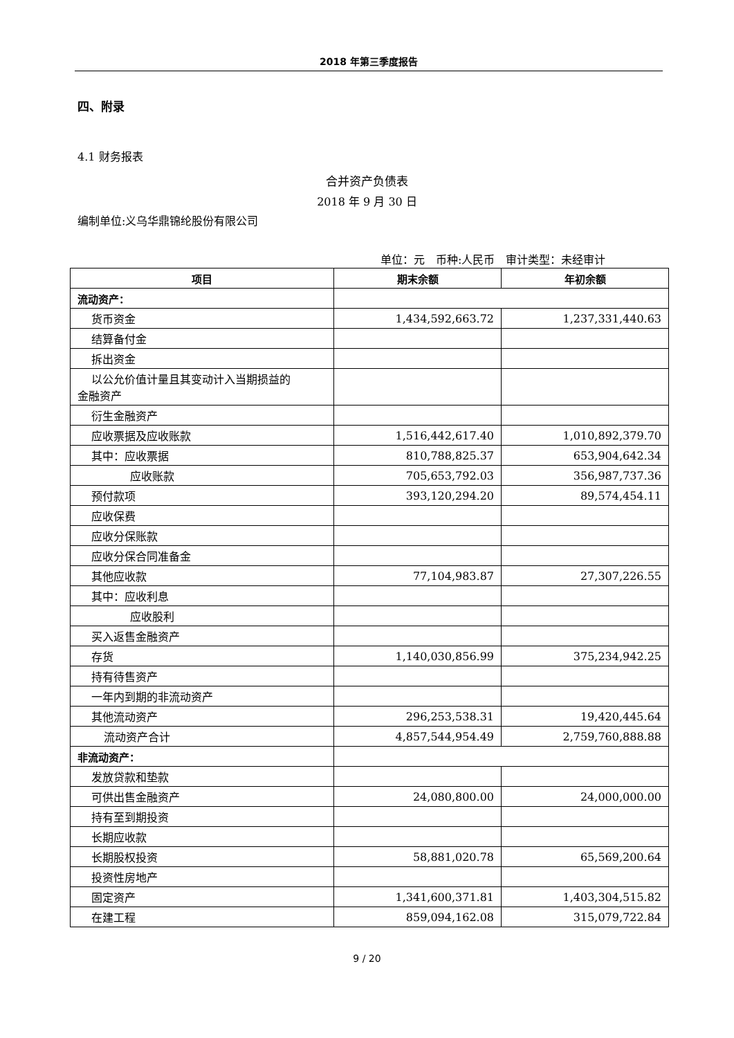2018 年第三季度报告
四、附录
4.1 财务报表
合并资产负债表
2018 年 9 月 30 日
编制单位:义乌华鼎锦纶股份有限公司
单位：元　币种:人民币　审计类型：未经审计
| 项目 | 期末余额 | 年初余额 |
| --- | --- | --- |
| 流动资产： | | |
| 货币资金 | 1,434,592,663.72 | 1,237,331,440.63 |
| 结算备付金 | | |
| 拆出资金 | | |
| 以公允价值计量且其变动计入当期损益的 金融资产 | | |
| 衍生金融资产 | | |
| 应收票据及应收账款 | 1,516,442,617.40 | 1,010,892,379.70 |
| 其中：应收票据 | 810,788,825.37 | 653,904,642.34 |
| 应收账款 | 705,653,792.03 | 356,987,737.36 |
| 预付款项 | 393,120,294.20 | 89,574,454.11 |
| 应收保费 | | |
| 应收分保账款 | | |
| 应收分保合同准备金 | | |
| 其他应收款 | 77,104,983.87 | 27,307,226.55 |
| 其中：应收利息 | | |
| 应收股利 | | |
| 买入返售金融资产 | | |
| 存货 | 1,140,030,856.99 | 375,234,942.25 |
| 持有待售资产 | | |
| 一年内到期的非流动资产 | | |
| 其他流动资产 | 296,253,538.31 | 19,420,445.64 |
| 流动资产合计 | 4,857,544,954.49 | 2,759,760,888.88 |
| 非流动资产： | | |
| 发放贷款和垫款 | | |
| 可供出售金融资产 | 24,080,800.00 | 24,000,000.00 |
| 持有至到期投资 | | |
| 长期应收款 | | |
| 长期股权投资 | 58,881,020.78 | 65,569,200.64 |
| 投资性房地产 | | |
| 固定资产 | 1,341,600,371.81 | 1,403,304,515.82 |
| 在建工程 | 859,094,162.08 | 315,079,722.84 |
9 / 20